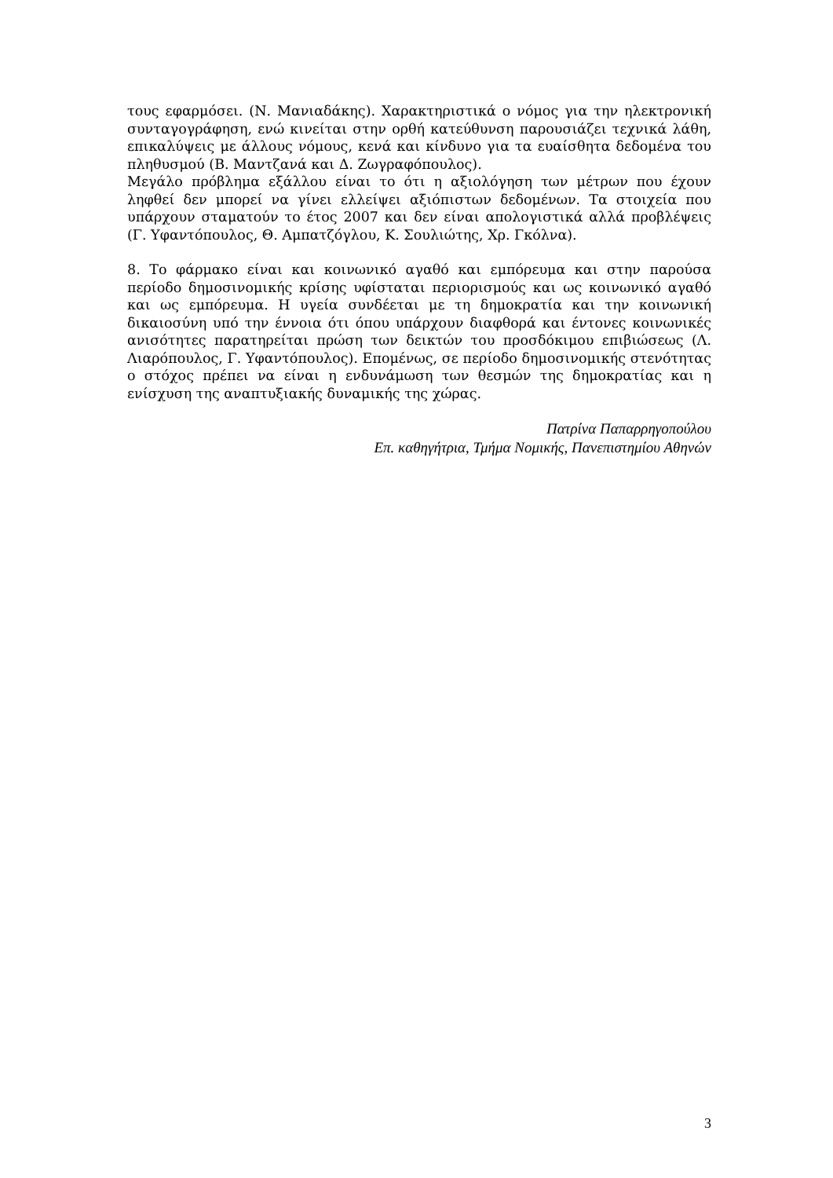τους εφαρμόσει. (Ν. Μανιαδάκης). Χαρακτηριστικά ο νόμος για την ηλεκτρονική συνταγογράφηση, ενώ κινείται στην ορθή κατεύθυνση παρουσιάζει τεχνικά λάθη, επικαλύψεις με άλλους νόμους, κενά και κίνδυνο για τα ευαίσθητα δεδομένα του πληθυσμού (Β. Μαντζανά και Δ. Ζωγραφόπουλος).
Μεγάλο πρόβλημα εξάλλου είναι το ότι η αξιολόγηση των μέτρων που έχουν ληφθεί δεν μπορεί να γίνει ελλείψει αξιόπιστων δεδομένων. Τα στοιχεία που υπάρχουν σταματούν το έτος 2007 και δεν είναι απολογιστικά αλλά προβλέψεις (Γ. Υφαντόπουλος, Θ. Αμπατζόγλου, Κ. Σουλιώτης, Χρ. Γκόλνα).
8. Το φάρμακο είναι και κοινωνικό αγαθό και εμπόρευμα και στην παρούσα περίοδο δημοσινομικής κρίσης υφίσταται περιορισμούς και ως κοινωνικό αγαθό και ως εμπόρευμα. Η υγεία συνδέεται με τη δημοκρατία και την κοινωνική δικαιοσύνη υπό την έννοια ότι όπου υπάρχουν διαφθορά και έντονες κοινωνικές ανισότητες παρατηρείται πρώση των δεικτών του προσδόκιμου επιβιώσεως (Λ. Λιαρόπουλος, Γ. Υφαντόπουλος). Επομένως, σε περίοδο δημοσινομικής στενότητας ο στόχος πρέπει να είναι η ενδυνάμωση των θεσμών της δημοκρατίας και η ενίσχυση της αναπτυξιακής δυναμικής της χώρας.
Πατρίνα Παπαρρηγοπούλου
Επ. καθηγήτρια, Τμήμα Νομικής, Πανεπιστημίου Αθηνών
3